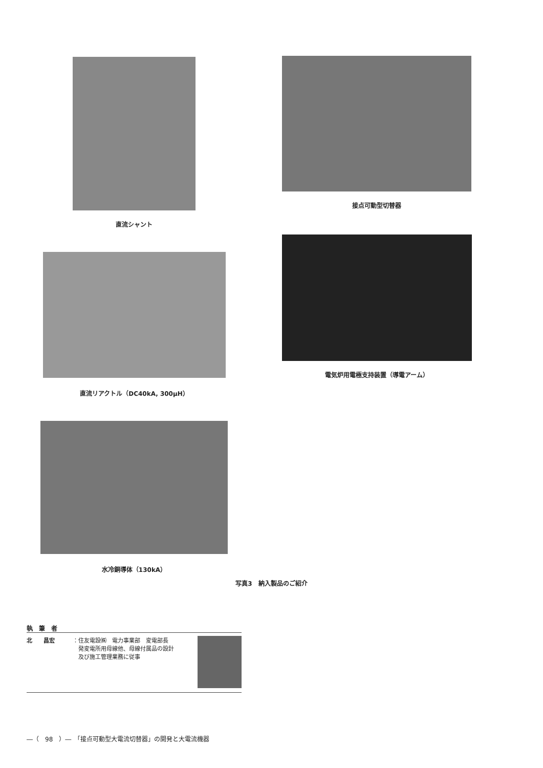直流シャント 接点可動型切替器
直流リアクトル（DC40kA, 300μH）
電気炉用電極支持装置（導電アーム）
水冷銅導体（130kA）
写真3　納入製品のご紹介
執　筆　者
北　　昌宏 ：住友電設㈱　電力事業部　変電部長
　発変電所用母線他、母線付属品の設計
　及び施工管理業務に従事
―（　98　）―　「接点可動型大電流切替器」の開発と大電流機器